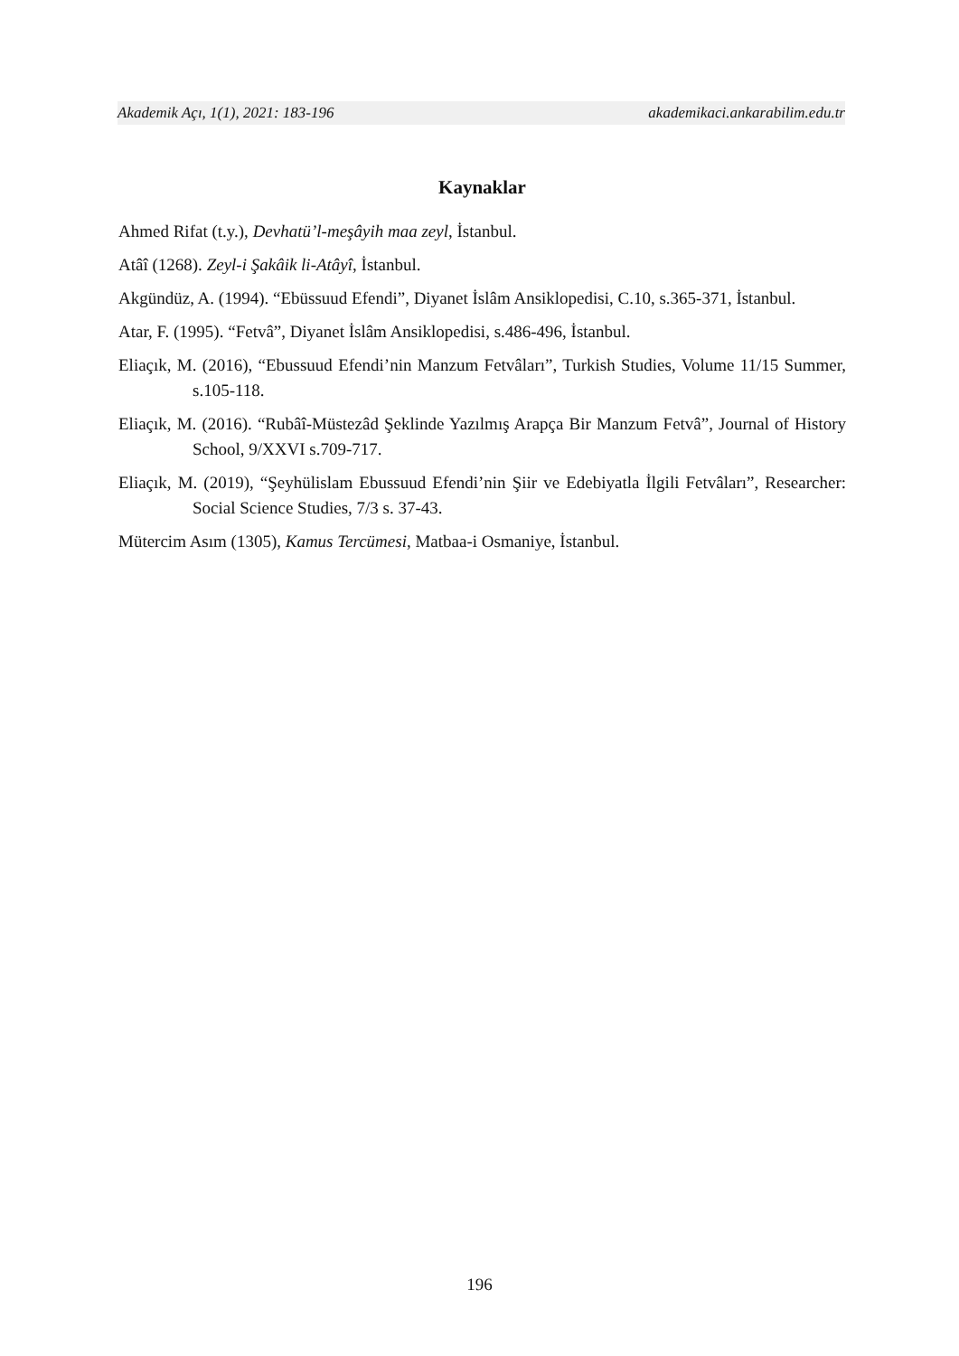Akademik Açı, 1(1), 2021: 183-196 akademikaci.ankarabilim.edu.tr
Kaynaklar
Ahmed Rifat (t.y.), Devhatü’l-meşâyih maa zeyl, İstanbul.
Atâî (1268). Zeyl-i Şakâik li-Atâyî, İstanbul.
Akgündüz, A. (1994). “Ebüssuud Efendi”, Diyanet İslâm Ansiklopedisi, C.10, s.365-371, İstanbul.
Atar, F. (1995). “Fetvâ”, Diyanet İslâm Ansiklopedisi, s.486-496, İstanbul.
Eliaçık, M. (2016), “Ebussuud Efendi’nin Manzum Fetvâları”, Turkish Studies, Volume 11/15 Summer, s.105-118.
Eliaçık, M. (2016). “Rubâî-Müstezâd Şeklinde Yazılmış Arapça Bir Manzum Fetvâ”, Journal of History School, 9/XXVI s.709-717.
Eliaçık, M. (2019), “Şeyhülislam Ebussuud Efendi’nin Şiir ve Edebiyatla İlgili Fetvâları”, Researcher: Social Science Studies, 7/3 s. 37-43.
Mütercim Asım (1305), Kamus Tercümesi, Matbaa-i Osmaniye, İstanbul.
196